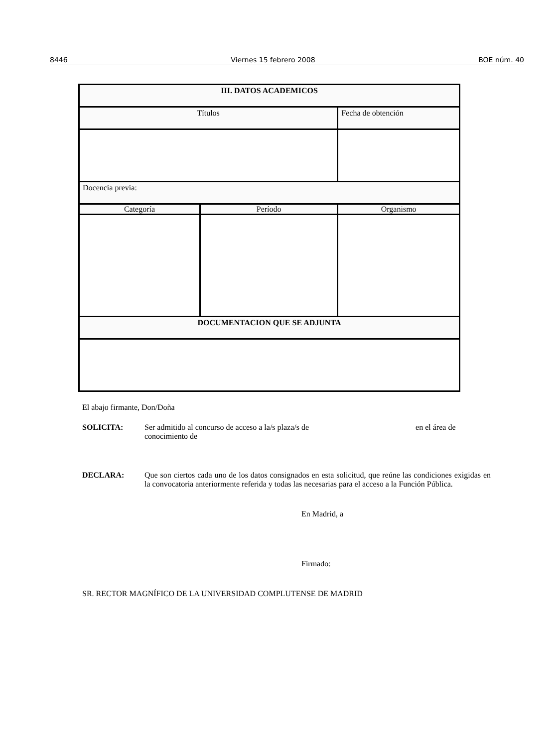8446 Viernes 15 febrero 2008 BOE núm. 40
| III. DATOS ACADEMICOS | | | |
| Títulos | | | Fecha de obtención |
| Docencia previa: | | | |
| Categoría | Período | Organismo | |
| DOCUMENTACION QUE SE ADJUNTA | | | |
El abajo firmante, Don/Doña
SOLICITA: Ser admitido al concurso de acceso a la/s plaza/s de en el área de
conocimiento de
DECLARA: Que son ciertos cada uno de los datos consignados en esta solicitud, que reúne las condiciones exigidas en la convocatoria anteriormente referida y todas las necesarias para el acceso a la Función Pública.
En Madrid, a
Firmado:
SR. RECTOR MAGNÍFICO DE LA UNIVERSIDAD COMPLUTENSE DE MADRID